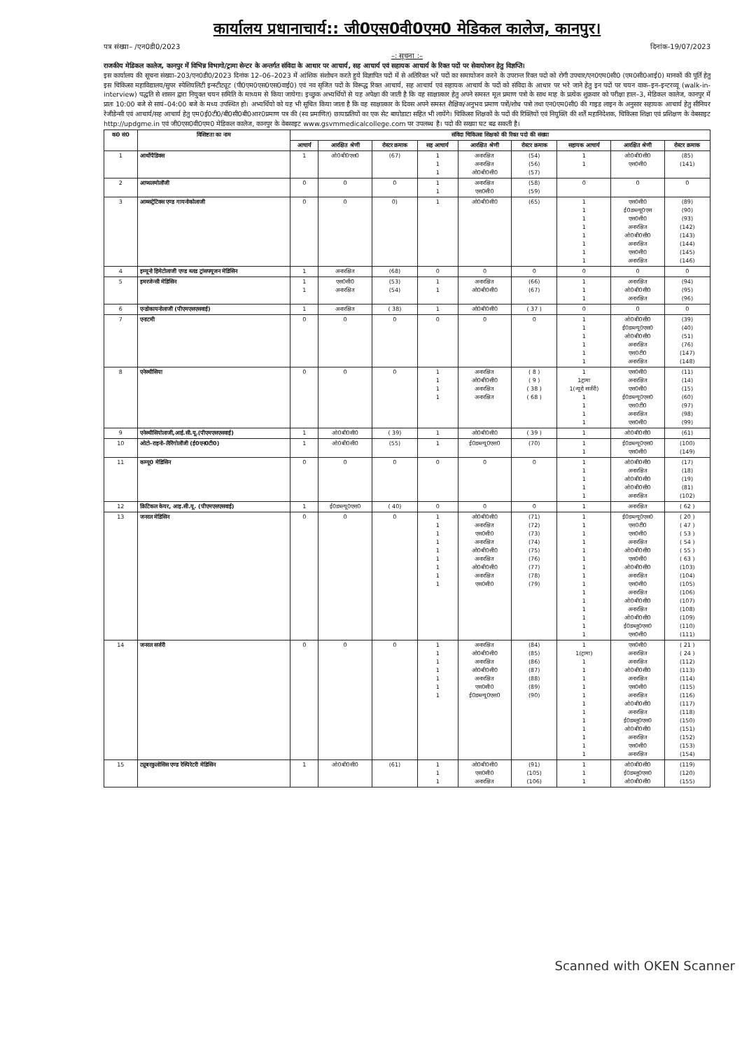कार्यालय प्रधानाचार्य:: जी0एस0वी0एम0 मेडिकल कालेज, कानपुर।
पत्र संख्या– /एन0डी0/2023 दिनांक-19/07/2023
–: सूचना :–
राजकीय मेडिकल कालेज, कानपुर में विभिन्न विभागो/ट्रामा सेन्टर के अन्तर्गत संविदा के आधार पर आचार्य, सह आचार्य एवं सहायक आचार्य के रिक्त पदों पर सेवायोजन हेतु विज्ञप्ति।
इस कार्यालय की सूचना संख्या–203/एन0डी0/2023 दिनांक 12–06–2023 में आंशिक संशोधन करते हुये विज्ञापित पदों में से अतिरिक्त भरें पदों का समायोजन करने के उपरान्त रिक्त पदो को रोगी उपचार/एन0एम0सी0 (एम0सी0आई0) मानकों की पूर्ति हेतु इस चिकित्सा महाविद्यालय/सुपर स्पेशियलिटी इन्स्टीट्यूट (पी0एम0एस0एस0वाई0) एवं नव सृजित पदों के विरूद्ध रिक्त आचार्य, सह आचार्य एवं सहायक आचार्य के पदों को संविदा के आधार पर भरे जाने हेतु इन पदों पर चयन वाक–इन–इन्टरव्यू (walk-in-interview) पद्धति से शासन द्वारा नियुक्त चयन समिति के माध्यम से किया जायेगा। इच्छुक अभ्यर्थियों से यह अपेक्षा की जाती है कि वह साक्षात्कार हेतु अपने समस्त मूल प्रमाण पत्रो के साथ माह के प्रत्येक शुक्रवार को परीक्षा हाल–3, मेडिकल कालेज, कानपुर में प्रातः 10:00 बजे से सायं–04:00 बजे के मध्य उपस्थित हो। अभ्यर्थियो को यह भी सूचित किया जाता है कि वह साक्षात्कार के दिवस अपने समस्त शैक्षिक/अनुभव प्रमाण पत्रों/शोध पत्रो तथा एन0एम0सी0 की गाइड लाइन के अनुसार सहायक आचार्य हेतु सीनियर रेजीडेन्सी एवं आचार्य/सह आचार्य हेतु एम0ई0टी0/बी0सी0बी0आर0प्रमाण पत्र की (स्व प्रमाणित) छायाप्रतियों का एक सेट बायोडाटा सहित भी लायेंगे। चिकित्सा शिक्षकों के पदों की रिक्तियों एवं नियुक्ति की शर्तें महानिदेशक, चिकित्सा शिक्षा एवं प्रशिक्षण के वेबसाइट http://updgme.in एवं जी0एस0वी0एम0 मेडिकल कालेज, कानपुर के वेबसाइट www.gsvmmedicalcollege.com पर उपलब्ध है। पदो की सख्या घट बढ सकती है।
| क0 सं0 | विशिष्टता का नाम | संविदा चिकित्सा शिक्षको की रिक्त पदो की संख्या | | | | | | | | |
| --- | --- | --- | --- | --- | --- | --- | --- | --- | --- | --- |
| | | आचार्य | आरक्षित श्रेणी | रोस्टर क्रमाक | सह आचार्य | आरक्षित श्रेणी | रोस्टर क्रमाक | सहायक आचार्य | आरक्षित श्रेणी | रोस्टर क्रमाक |
| 1 | आर्थोपैडिक्स | 1 | ओ0बी0एस0 | (67) | 1 1 1 | अनारक्षित अनारक्षित ओ0बी0सी0 | (54) (56) (57) | 1 1 | ओ0बी0सी0 एस0सी0 | (85) (141) |
| 2 | आप्थलमोलॉजी | 0 | 0 | 0 | 1 1 | अनारक्षित एस0सी0 | (58) (59) | 0 | 0 | 0 |
| 3 | आब्सट्रेटिक्स एण्ड गायनोकोलाजी | 0 | 0 | 0) | 1 | ओ0बी0सी0 | (65) | 1 1 1 1 1 1 1 1 | एस0सी0 ई0डब्ल्यू0एस एस0सी0 अनारक्षित ओ0बी0सी0 अनारक्षित एस0सी0 अनारक्षित | (89) (90) (93) (142) (143) (144) (145) (146) |
| 4 | इम्यूनो हिमेटोलाजी एण्ड ब्लड ट्रांसफ्यूजन मेडिसिन | 1 | अनारक्षित | (68) | 0 | 0 | 0 | 0 | 0 | 0 |
| 5 | इमरजेन्सी मेडिसिन | 1 1 | एस0सी0 अनारक्षित | (53) (54) | 1 1 | अनारक्षित ओ0बी0सी0 | (66) (67) | 1 1 1 | अनारक्षित ओ0बी0सी0 अनारक्षित | (94) (95) (96) |
| 6 | एन्डोकायनोलाजी (पीएमएसएसवाई) | 1 | अनारक्षित | ( 38) | 1 | ओ0बी0सी0 | ( 37 ) | 0 | 0 | 0 |
| 7 | एनाटमी | 0 | 0 | 0 | 0 | 0 | 0 | 1 1 1 1 1 1 | ओ0बी0सी0 ई0डब्ल्यू0एस0 ओ0बी0सी0 अनारक्षित एस0टी0 अनारक्षित | (39) (40) (51) (76) (147) (148) |
| 8 | एनेस्थीसिया | 0 | 0 | 0 | 1 1 1 1 | अनारक्षित ओ0बी0सी0 अनारक्षित अनारक्षित | ( 8 ) ( 9 ) ( 38 ) ( 68 ) | 1 1ट्रामा 1(न्यूरो सर्जरी) 1 1 1 1 | एस0सी0 अनारक्षित एस0सी0 ई0डब्ल्यू0एस0 एस0टी0 अनारक्षित एस0सी0 | (11) (14) (15) (60) (97) (98) (99) |
| 9 | एनेस्थीसियोलाजी,आई.सी.यू.(पीएमएसएसवाई) | 1 | ओ0बी0सी0 | ( 39) | 1 | ओ0बी0सी0 | ( 39 ) | 1 | ओ0बी0सी0 | (61) |
| 10 | ओटो–राइनो–लैरिंगोलॉजी (ई0एन0टी0) | 1 | ओ0बी0सी0 | (55) | 1 | ई0डब्ल्यू0एस0 | (70) | 1 1 | ई0डब्ल्यू0एस0 एस0सी0 | (100) (149) |
| 11 | कम्यू0 मेडिसिन | 0 | 0 | 0 | 0 | 0 | 0 | 1 1 1 1 1 | ओ0बी0सी0 अनारक्षित ओ0बी0सी0 ओ0बी0सी0 अनारक्षित | (17) (18) (19) (81) (102) |
| 12 | क्रिटिकल केयर, आइ.सी.यू. (पीएमएसएसवाई) | 1 | ई0डब्ल्यू0एस0 | ( 40) | 0 | 0 | 0 | 1 | अनारक्षित | ( 62 ) |
| 13 | जनरल मेडिसिन | 0 | 0 | 0 | 1 1 1 1 1 1 1 1 1 | ओ0बी0सी0 अनारक्षित एस0सी0 अनारक्षित ओ0बी0सी0 अनारक्षित ओ0बी0सी0 अनारक्षित एस0सी0 | (71) (72) (73) (74) (75) (76) (77) (78) (79) | 1 1 1 1 1 1 1 1 1 1 1 1 1 1 1 | ई0डब्ल्यू0एस0 एस0टी0 एस0सी0 अनारक्षित ओ0बी0सी0 एस0सी0 ओ0बी0सी0 अनारक्षित एस0सी0 अनारक्षित ओ0बी0सी0 अनारक्षित ओ0बी0सी0 ई0डब्लू0एस0 एस0सी0 | ( 20 ) ( 47 ) ( 53 ) ( 54 ) ( 55 ) ( 63 ) (103) (104) (105) (106) (107) (108) (109) (110) (111) |
| 14 | जनरल सर्जरी | 0 | 0 | 0 | 1 1 1 1 1 1 1 | अनारक्षित ओ0बी0सी0 अनारक्षित ओ0बी0सी0 अनारक्षित एस0सी0 ई0डब्ल्यू0एस0 | (84) (85) (86) (87) (88) (89) (90) | 1 1(ट्रामा) 1 1 1 1 1 1 1 1 1 1 1 1 | एस0सी0 अनारक्षित अनारक्षित ओ0बी0सी0 अनारक्षित एस0सी0 अनारक्षित ओ0बी0सी0 अनारक्षित ई0डब्लू0एस0 ओ0बी0सी0 अनारक्षित एस0सी0 अनारक्षित | ( 21 ) ( 24 ) (112) (113) (114) (115) (116) (117) (118) (150) (151) (152) (153) (154) |
| 15 | ट्यूबरकुलोसिस एण्ड रेस्पिरेटरी मेडिसिन | 1 | ओ0बी0सी0 | (61) | 1 1 1 | ओ0बी0सी0 एस0सी0 अनारक्षित | (91) (105) (106) | 1 1 1 | ओ0बी0सी0 ई0डब्लू0एस0 ओ0बी0सी0 | (119) (120) (155) |
Scanned with OKEN Scanner